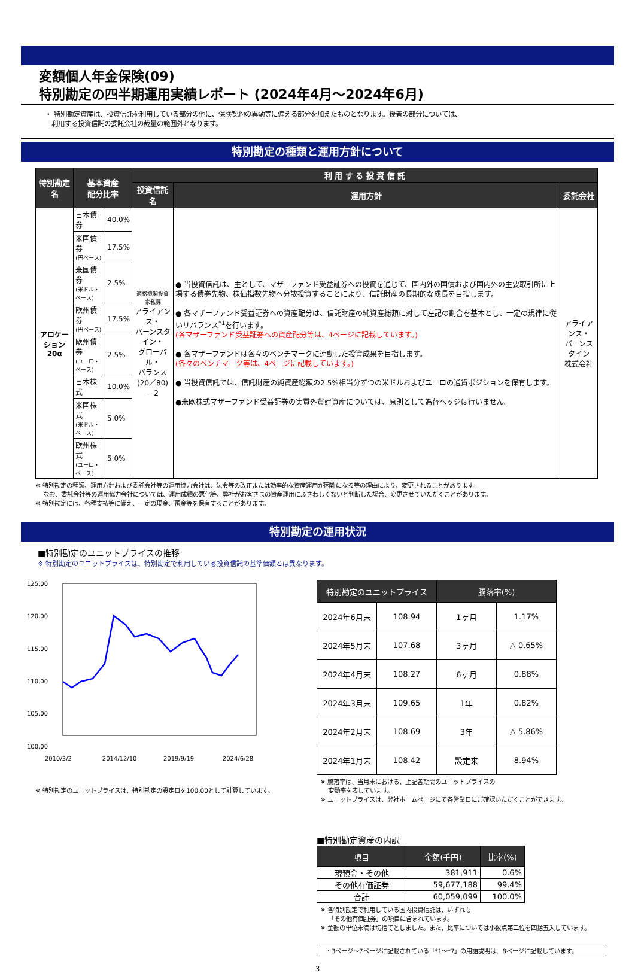変額個人年金保険(09)
特別勘定の四半期運用実績レポート (2024年4月～2024年6月)
・ 特別勘定資産は、投資信託を利用している部分の他に、保険契約の異動等に備える部分を加えたものとなります。後者の部分については、
利用する投資信託の委託会社の裁量の範囲外となります。
特別勘定の種類と運用方針について
| 特別勘定名 | 基本資産 配分比率 | | 利 用 す る 投 資 信 託 | | |
| --- | --- | --- | --- | --- | --- |
| | | | 投資信託名 | 運用方針 | 委託会社 |
| アロケーション 20α | 日本債券 | 40.0% | 適格機関投資家私募 アライアンス・ バーンスタイン・ グローバル・ バランス (20／80)－2 | ● 当投資信託は、主として、マザーファンド受益証券への投資を通じて、国内外の国債および国内外の主要取引所に上場する債券先物、株価指数先物へ分散投資することにより、信託財産の長期的な成長を目指します。 ● 各マザーファンド受益証券への資産配分は、信託財産の純資産総額に対して左記の割合を基本とし、一定の規律に従いリバランス<sup>*1</sup>を行います。 (各マザーファンド受益証券への資産配分等は、4ページに記載しています。) ● 各マザーファンドは各々のベンチマークに連動した投資成果を目指します。 (各々のベンチマーク等は、4ページに記載しています。) ● 当投資信託では、信託財産の純資産総額の2.5%相当分ずつの米ドルおよびユーロの通貨ポジションを保有します。 ●米欧株式マザーファンド受益証券の実質外貨建資産については、原則として為替ヘッジは行いません。 | アライアンス・ バーンスタイン 株式会社 |
| | 米国債券 (円ベース) | 17.5% | | | |
| | 米国債券 (米ドル・ベース) | 2.5% | | | |
| | 欧州債券 (円ベース) | 17.5% | | | |
| | 欧州債券 (ユーロ・ベース) | 2.5% | | | |
| | 日本株式 | 10.0% | | | |
| | 米国株式 (米ドル・ベース) | 5.0% | | | |
| | 欧州株式 (ユーロ・ベース) | 5.0% | | | |
※ 特別勘定の種類、運用方針および委託会社等の運用協力会社は、法令等の改正または効率的な資産運用が困難になる等の理由により、変更されることがあります。
なお、委託会社等の運用協力会社については、運用成績の悪化等、弊社がお客さまの資産運用にふさわしくないと判断した場合、変更させていただくことがあります。
※ 特別勘定には、各種支払等に備え、一定の現金、預金等を保有することがあります。
特別勘定の運用状況
■特別勘定のユニットプライスの推移
※ 特別勘定のユニットプライスは、特別勘定で利用している投資信託の基準価額とは異なります。
125.00
120.00
115.00
110.00
105.00
100.00
2010/3/2 2014/12/10 2019/9/19 2024/6/28
※ 特別勘定のユニットプライスは、特別勘定の設定日を100.00として計算しています。
| 特別勘定のユニットプライス | | 騰落率(%) | |
| --- | --- | --- | --- |
| 2024年6月末 | 108.94 | 1ヶ月 | 1.17% |
| 2024年5月末 | 107.68 | 3ヶ月 | △ 0.65% |
| 2024年4月末 | 108.27 | 6ヶ月 | 0.88% |
| 2024年3月末 | 109.65 | 1年 | 0.82% |
| 2024年2月末 | 108.69 | 3年 | △ 5.86% |
| 2024年1月末 | 108.42 | 設定来 | 8.94% |
※ 騰落率は、当月末における、上記各期間のユニットプライスの
変動率を表しています。
※ ユニットプライスは、弊社ホームページにて各営業日にご確認いただくことができます。
■特別勘定資産の内訳
| 項目 | 金額(千円) | 比率(%) |
| --- | --- | --- |
| 現預金・その他 | 381,911 | 0.6% |
| その他有価証券 | 59,677,188 | 99.4% |
| 合計 | 60,059,099 | 100.0% |
※ 各特別勘定で利用している国内投資信託は、いずれも
「その他有価証券」の項目に含まれています。
※ 金額の単位未満は切捨てとしました。また、比率については小数点第二位を四捨五入しています。
・3ページ～7ページに記載されている「*1～*7」の用語説明は、8ページに記載しています。
3